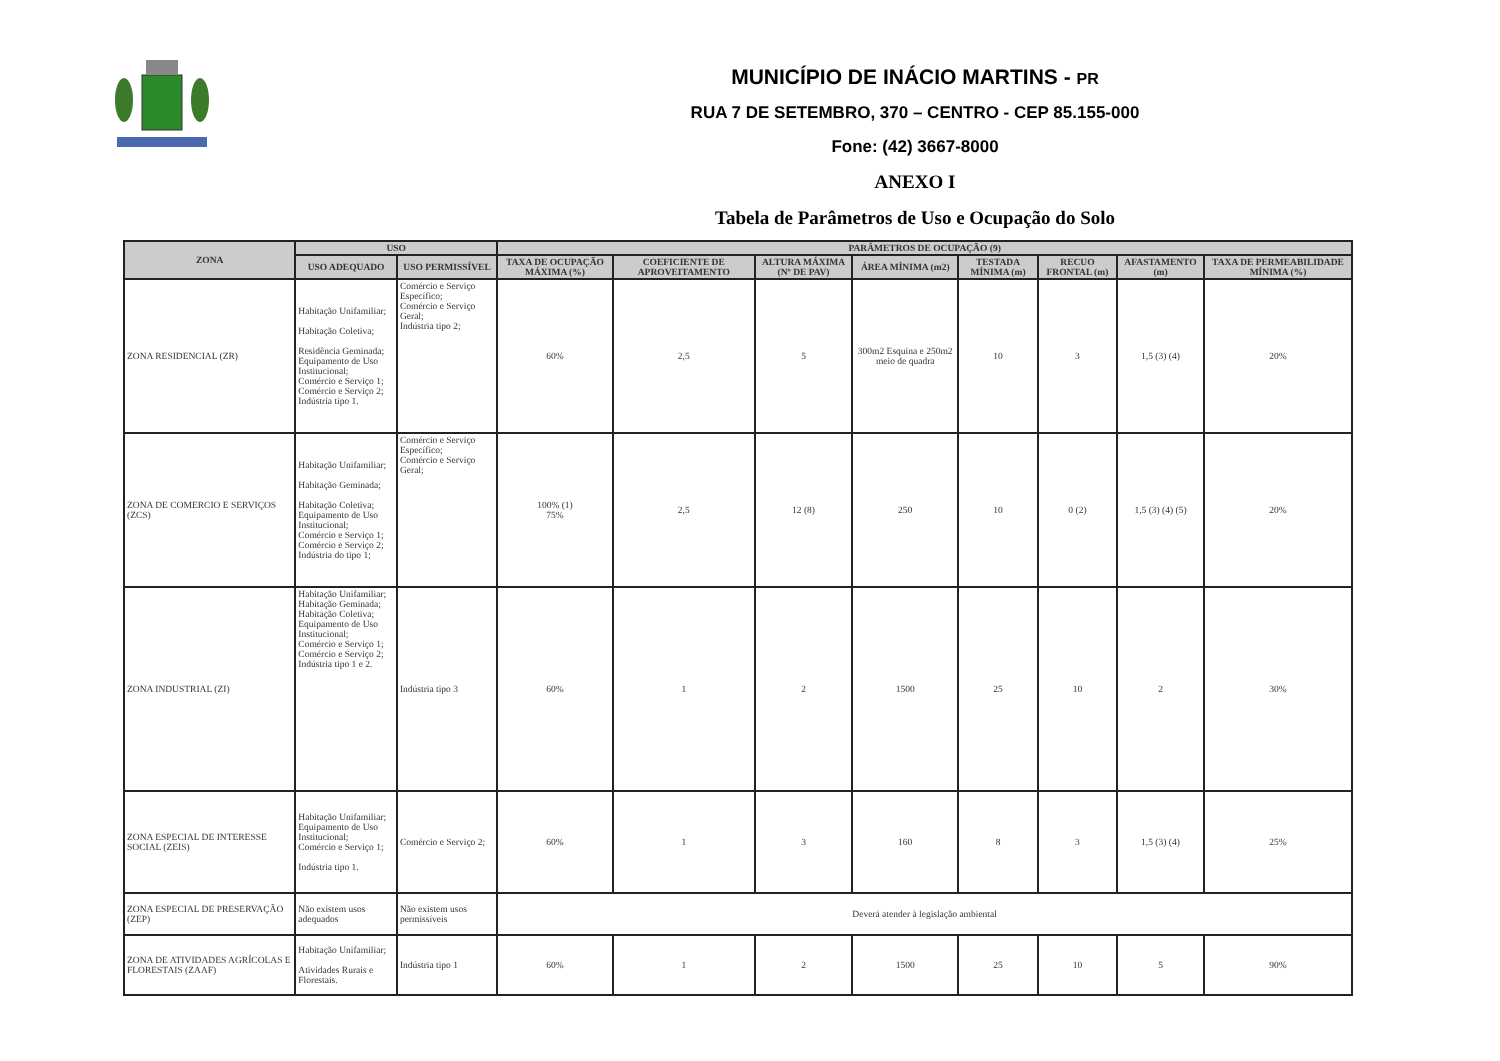MUNICÍPIO DE INÁCIO MARTINS - PR
RUA 7 DE SETEMBRO, 370 – CENTRO - CEP 85.155-000
Fone: (42) 3667-8000
ANEXO I
Tabela de Parâmetros de Uso e Ocupação do Solo
| ZONA | USO | | PARÂMETROS DE OCUPAÇÃO (9) | | | | | | | |
| --- | --- | --- | --- | --- | --- | --- | --- | --- | --- | --- |
| | USO ADEQUADO | USO PERMISSÍVEL | TAXA DE OCUPAÇÃO MÁXIMA (%) | COEFICIENTE DE APROVEITAMENTO | ALTURA MÁXIMA (Nº DE PAV) | ÁREA MÍNIMA (m2) | TESTADA MÍNIMA (m) | RECUO FRONTAL (m) | AFASTAMENTO (m) | TAXA DE PERMEABILIDADE MÍNIMA (%) |
| ZONA RESIDENCIAL (ZR) | Habitação Unifamiliar; Habitação Coletiva; Residência Geminada; Equipamento de Uso Institucional; Comércio e Serviço 1; Comércio e Serviço 2; Indústria tipo 1. | Comércio e Serviço Específico; Comércio e Serviço Geral; Indústria tipo 2; | 60% | 2,5 | 5 | 300m2 Esquina e 250m2 meio de quadra | 10 | 3 | 1,5 (3) (4) | 20% |
| ZONA DE COMERCIO E SERVIÇOS (ZCS) | Habitação Unifamiliar; Habitação Geminada; Habitação Coletiva; Equipamento de Uso Institucional; Comércio e Serviço 1; Comércio e Serviço 2; Indústria do tipo 1; | Comércio e Serviço Específico; Comércio e Serviço Geral; | 100% (1) 75% | 2,5 | 12 (8) | 250 | 10 | 0 (2) | 1,5 (3) (4) (5) | 20% |
| ZONA INDUSTRIAL (ZI) | Habitação Unifamiliar; Habitação Geminada; Habitação Coletiva; Equipamento de Uso Institucional; Comércio e Serviço 1; Comércio e Serviço 2; Indústria tipo 1 e 2. | Indústria tipo 3 | 60% | 1 | 2 | 1500 | 25 | 10 | 2 | 30% |
| ZONA ESPECIAL DE INTERESSE SOCIAL (ZEIS) | Habitação Unifamiliar; Equipamento de Uso Institucional; Comércio e Serviço 1; Indústria tipo 1. | Comércio e Serviço 2; | 60% | 1 | 3 | 160 | 8 | 3 | 1,5 (3) (4) | 25% |
| ZONA ESPECIAL DE PRESERVAÇÃO (ZEP) | Não existem usos adequados | Não existem usos permissíveis | Deverá atender à legislação ambiental | | | | | | | |
| ZONA DE ATIVIDADES AGRÍCOLAS E FLORESTAIS (ZAAF) | Habitação Unifamiliar; Atividades Rurais e Florestais. | Indústria tipo 1 | 60% | 1 | 2 | 1500 | 25 | 10 | 5 | 90% |